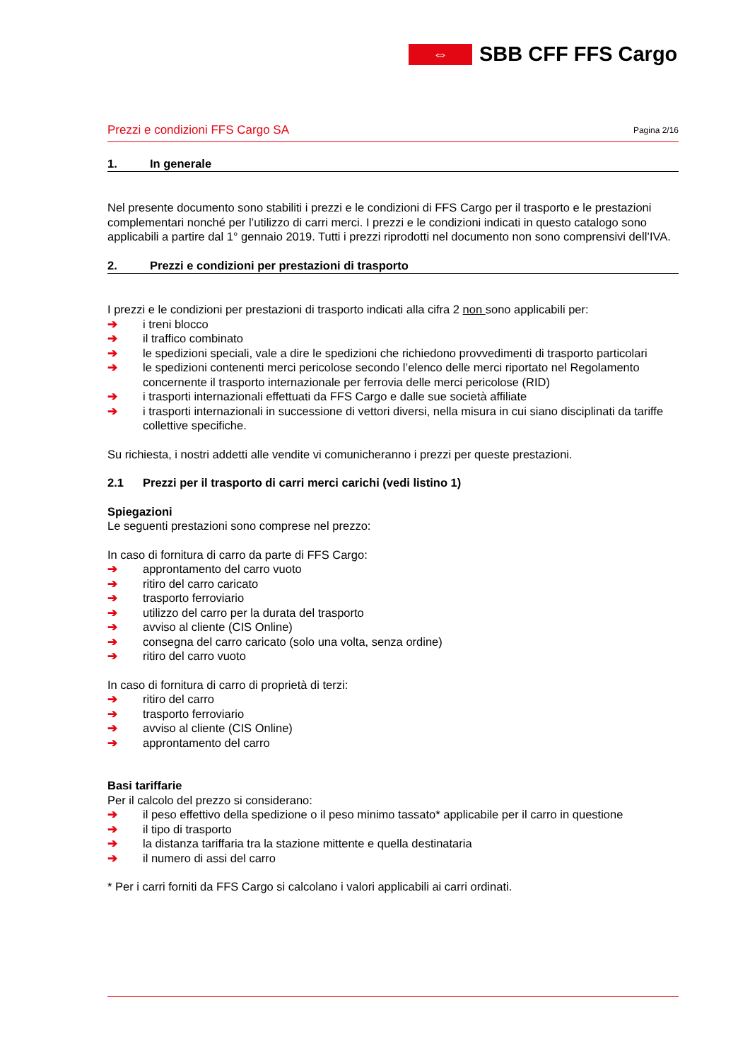⇔
SBB CFF FFS Cargo
Prezzi e condizioni FFS Cargo SA Pagina 2/16
1. In generale
Nel presente documento sono stabiliti i prezzi e le condizioni di FFS Cargo per il trasporto e le prestazioni complementari nonché per l’utilizzo di carri merci. I prezzi e le condizioni indicati in questo catalogo sono applicabili a partire dal 1° gennaio 2019. Tutti i prezzi riprodotti nel documento non sono comprensivi dell’IVA.
2. Prezzi e condizioni per prestazioni di trasporto
I prezzi e le condizioni per prestazioni di trasporto indicati alla cifra 2 non sono applicabili per:
➔ i treni blocco
➔ il traffico combinato
➔ le spedizioni speciali, vale a dire le spedizioni che richiedono provvedimenti di trasporto particolari
➔ le spedizioni contenenti merci pericolose secondo l’elenco delle merci riportato nel Regolamento concernente il trasporto internazionale per ferrovia delle merci pericolose (RID)
➔ i trasporti internazionali effettuati da FFS Cargo e dalle sue società affiliate
➔ i trasporti internazionali in successione di vettori diversi, nella misura in cui siano disciplinati da tariffe collettive specifiche.
Su richiesta, i nostri addetti alle vendite vi comunicheranno i prezzi per queste prestazioni.
2.1 Prezzi per il trasporto di carri merci carichi (vedi listino 1)
Spiegazioni
Le seguenti prestazioni sono comprese nel prezzo:
In caso di fornitura di carro da parte di FFS Cargo:
➔ approntamento del carro vuoto
➔ ritiro del carro caricato
➔ trasporto ferroviario
➔ utilizzo del carro per la durata del trasporto
➔ avviso al cliente (CIS Online)
➔ consegna del carro caricato (solo una volta, senza ordine)
➔ ritiro del carro vuoto
In caso di fornitura di carro di proprietà di terzi:
➔ ritiro del carro
➔ trasporto ferroviario
➔ avviso al cliente (CIS Online)
➔ approntamento del carro
Basi tariffarie
Per il calcolo del prezzo si considerano:
➔ il peso effettivo della spedizione o il peso minimo tassato* applicabile per il carro in questione
➔ il tipo di trasporto
➔ la distanza tariffaria tra la stazione mittente e quella destinataria
➔ il numero di assi del carro
* Per i carri forniti da FFS Cargo si calcolano i valori applicabili ai carri ordinati.